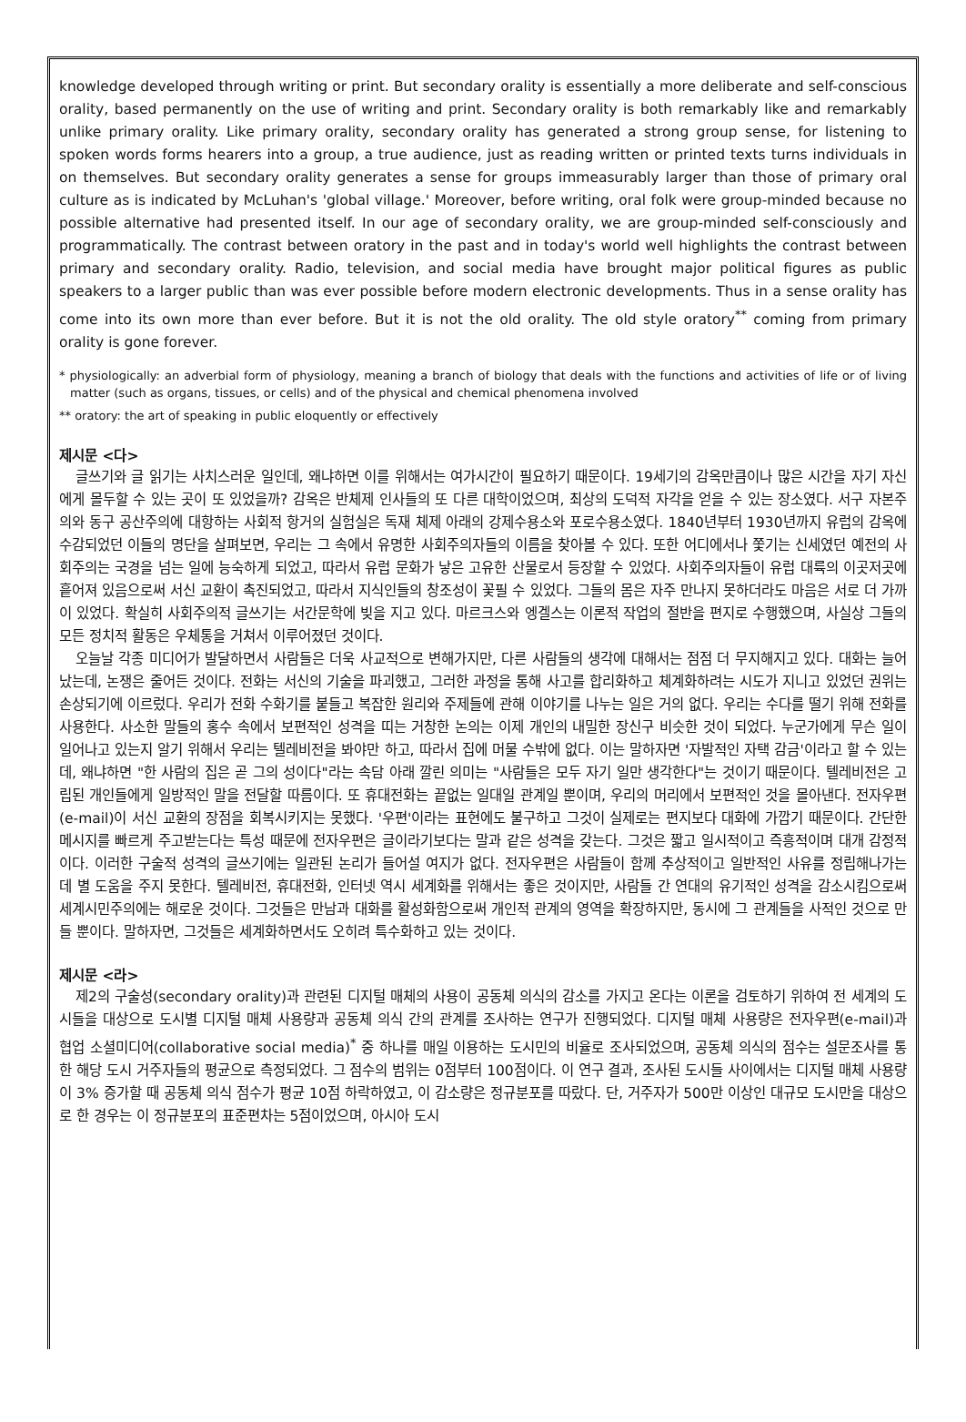knowledge developed through writing or print. But secondary orality is essentially a more deliberate and self-conscious orality, based permanently on the use of writing and print. Secondary orality is both remarkably like and remarkably unlike primary orality. Like primary orality, secondary orality has generated a strong group sense, for listening to spoken words forms hearers into a group, a true audience, just as reading written or printed texts turns individuals in on themselves. But secondary orality generates a sense for groups immeasurably larger than those of primary oral culture as is indicated by McLuhan's 'global village.' Moreover, before writing, oral folk were group-minded because no possible alternative had presented itself. In our age of secondary orality, we are group-minded self-consciously and programmatically. The contrast between oratory in the past and in today's world well highlights the contrast between primary and secondary orality. Radio, television, and social media have brought major political figures as public speakers to a larger public than was ever possible before modern electronic developments. Thus in a sense orality has come into its own more than ever before. But it is not the old orality. The old style oratory<sup>**</sup> coming from primary orality is gone forever.
* physiologically: an adverbial form of physiology, meaning a branch of biology that deals with the functions and activities of life or of living matter (such as organs, tissues, or cells) and of the physical and chemical phenomena involved
** oratory: the art of speaking in public eloquently or effectively
제시문 <다>
글쓰기와 글 읽기는 사치스러운 일인데, 왜냐하면 이를 위해서는 여가시간이 필요하기 때문이다. 19세기의 감옥만큼이나 많은 시간을 자기 자신에게 몰두할 수 있는 곳이 또 있었을까? 감옥은 반체제 인사들의 또 다른 대학이었으며, 최상의 도덕적 자각을 얻을 수 있는 장소였다. 서구 자본주의와 동구 공산주의에 대항하는 사회적 항거의 실험실은 독재 체제 아래의 강제수용소와 포로수용소였다. 1840년부터 1930년까지 유럽의 감옥에 수감되었던 이들의 명단을 살펴보면, 우리는 그 속에서 유명한 사회주의자들의 이름을 찾아볼 수 있다. 또한 어디에서나 쫓기는 신세였던 예전의 사회주의는 국경을 넘는 일에 능숙하게 되었고, 따라서 유럽 문화가 낳은 고유한 산물로서 등장할 수 있었다. 사회주의자들이 유럽 대륙의 이곳저곳에 흩어져 있음으로써 서신 교환이 촉진되었고, 따라서 지식인들의 창조성이 꽃필 수 있었다. 그들의 몸은 자주 만나지 못하더라도 마음은 서로 더 가까이 있었다. 확실히 사회주의적 글쓰기는 서간문학에 빚을 지고 있다. 마르크스와 엥겔스는 이론적 작업의 절반을 편지로 수행했으며, 사실상 그들의 모든 정치적 활동은 우체통을 거쳐서 이루어졌던 것이다.
오늘날 각종 미디어가 발달하면서 사람들은 더욱 사교적으로 변해가지만, 다른 사람들의 생각에 대해서는 점점 더 무지해지고 있다. 대화는 늘어났는데, 논쟁은 줄어든 것이다. 전화는 서신의 기술을 파괴했고, 그러한 과정을 통해 사고를 합리화하고 체계화하려는 시도가 지니고 있었던 권위는 손상되기에 이르렀다. 우리가 전화 수화기를 붙들고 복잡한 원리와 주제들에 관해 이야기를 나누는 일은 거의 없다. 우리는 수다를 떨기 위해 전화를 사용한다. 사소한 말들의 홍수 속에서 보편적인 성격을 띠는 거창한 논의는 이제 개인의 내밀한 장신구 비슷한 것이 되었다. 누군가에게 무슨 일이 일어나고 있는지 알기 위해서 우리는 텔레비전을 봐야만 하고, 따라서 집에 머물 수밖에 없다. 이는 말하자면 '자발적인 자택 감금'이라고 할 수 있는데, 왜냐하면 "한 사람의 집은 곧 그의 성이다"라는 속담 아래 깔린 의미는 "사람들은 모두 자기 일만 생각한다"는 것이기 때문이다. 텔레비전은 고립된 개인들에게 일방적인 말을 전달할 따름이다. 또 휴대전화는 끝없는 일대일 관계일 뿐이며, 우리의 머리에서 보편적인 것을 몰아낸다. 전자우편(e-mail)이 서신 교환의 장점을 회복시키지는 못했다. '우편'이라는 표현에도 불구하고 그것이 실제로는 편지보다 대화에 가깝기 때문이다. 간단한 메시지를 빠르게 주고받는다는 특성 때문에 전자우편은 글이라기보다는 말과 같은 성격을 갖는다. 그것은 짧고 일시적이고 즉흥적이며 대개 감정적이다. 이러한 구술적 성격의 글쓰기에는 일관된 논리가 들어설 여지가 없다. 전자우편은 사람들이 함께 추상적이고 일반적인 사유를 정립해나가는 데 별 도움을 주지 못한다. 텔레비전, 휴대전화, 인터넷 역시 세계화를 위해서는 좋은 것이지만, 사람들 간 연대의 유기적인 성격을 감소시킴으로써 세계시민주의에는 해로운 것이다. 그것들은 만남과 대화를 활성화함으로써 개인적 관계의 영역을 확장하지만, 동시에 그 관계들을 사적인 것으로 만들 뿐이다. 말하자면, 그것들은 세계화하면서도 오히려 특수화하고 있는 것이다.
제시문 <라>
제2의 구술성(secondary orality)과 관련된 디지털 매체의 사용이 공동체 의식의 감소를 가지고 온다는 이론을 검토하기 위하여 전 세계의 도시들을 대상으로 도시별 디지털 매체 사용량과 공동체 의식 간의 관계를 조사하는 연구가 진행되었다. 디지털 매체 사용량은 전자우편(e-mail)과 협업 소셜미디어(collaborative social media)<sup>*</sup> 중 하나를 매일 이용하는 도시민의 비율로 조사되었으며, 공동체 의식의 점수는 설문조사를 통한 해당 도시 거주자들의 평균으로 측정되었다. 그 점수의 범위는 0점부터 100점이다. 이 연구 결과, 조사된 도시들 사이에서는 디지털 매체 사용량이 3% 증가할 때 공동체 의식 점수가 평균 10점 하락하였고, 이 감소량은 정규분포를 따랐다. 단, 거주자가 500만 이상인 대규모 도시만을 대상으로 한 경우는 이 정규분포의 표준편차는 5점이었으며, 아시아 도시